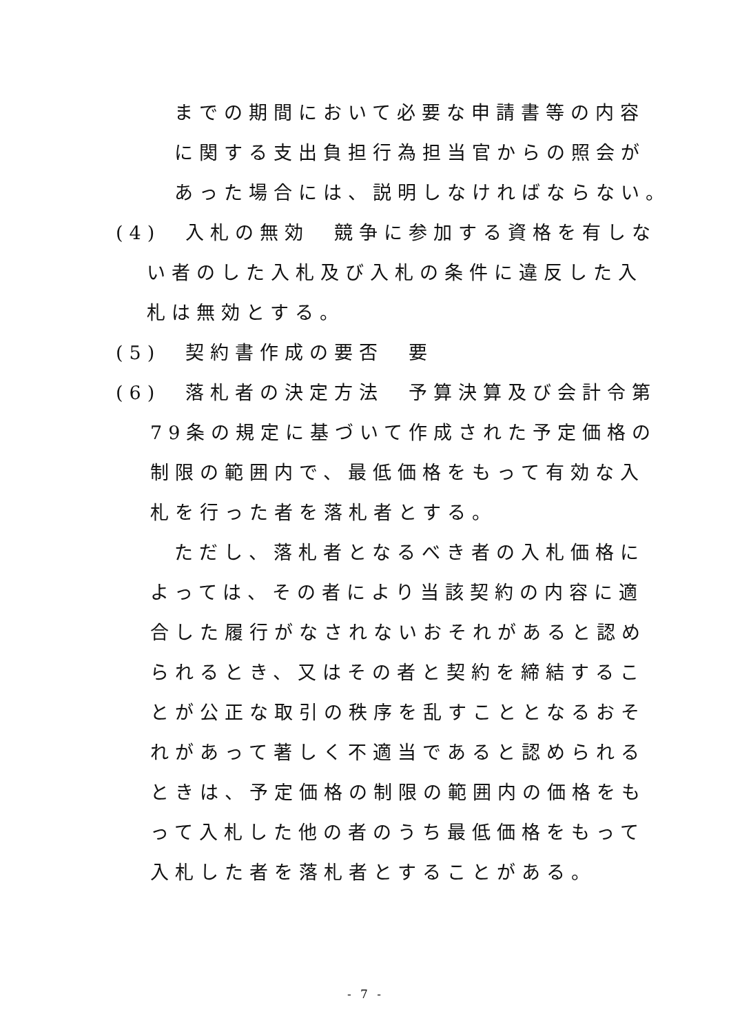までの期間において必要な申請書等の内容
に関する支出負担行為担当官からの照会が
あった場合には、説明しなければならない。
(4)　入札の無効　競争に参加する資格を有しな
い者のした入札及び入札の条件に違反した入
札は無効とする。
(5)　契約書作成の要否　要
(6)　落札者の決定方法　予算決算及び会計令第
79条の規定に基づいて作成された予定価格の
制限の範囲内で、最低価格をもって有効な入
札を行った者を落札者とする。
ただし、落札者となるべき者の入札価格に
よっては、その者により当該契約の内容に適
合した履行がなされないおそれがあると認め
られるとき、又はその者と契約を締結するこ
とが公正な取引の秩序を乱すこととなるおそ
れがあって著しく不適当であると認められる
ときは、予定価格の制限の範囲内の価格をも
って入札した他の者のうち最低価格をもって
入札した者を落札者とすることがある。
- 7 -